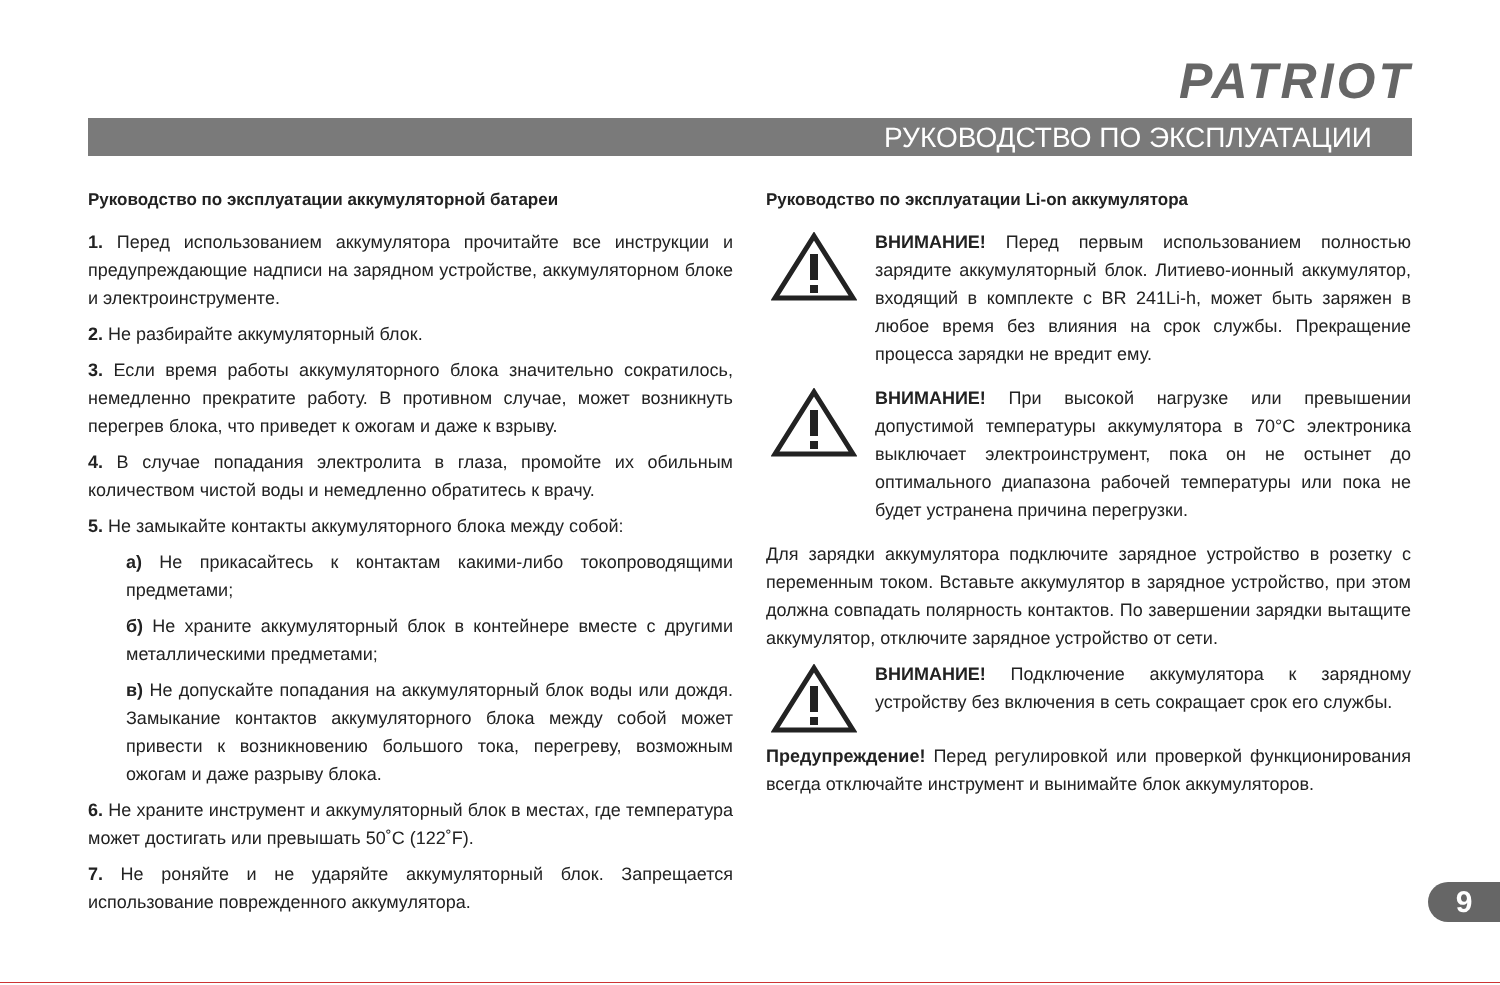PATRIOT
РУКОВОДСТВО ПО ЭКСПЛУАТАЦИИ
Руководство по эксплуатации аккумуляторной батареи
1. Перед использованием аккумулятора прочитайте все инструкции и предупреждающие надписи на зарядном устройстве, аккумуляторном блоке и электроинструменте.
2. Не разбирайте аккумуляторный блок.
3. Если время работы аккумуляторного блока значительно сократилось, немедленно прекратите работу. В противном случае, может возникнуть перегрев блока, что приведет к ожогам и даже к взрыву.
4. В случае попадания электролита в глаза, промойте их обильным количеством чистой воды и немедленно обратитесь к врачу.
5. Не замыкайте контакты аккумуляторного блока между собой:
а) Не прикасайтесь к контактам какими-либо токопроводящими предметами;
б) Не храните аккумуляторный блок в контейнере вместе с другими металлическими предметами;
в) Не допускайте попадания на аккумуляторный блок воды или дождя. Замыкание контактов аккумуляторного блока между собой может привести к возникновению большого тока, перегреву, возможным ожогам и даже разрыву блока.
6. Не храните инструмент и аккумуляторный блок в местах, где температура может достигать или превышать 50˚С (122˚F).
7. Не роняйте и не ударяйте аккумуляторный блок. Запрещается использование поврежденного аккумулятора.
Руководство по эксплуатации Li-on аккумулятора
ВНИМАНИЕ! Перед первым использованием полностью зарядите аккумуляторный блок. Литиево-ионный аккумулятор, входящий в комплекте с BR 241Li-h, может быть заряжен в любое время без влияния на срок службы. Прекращение процесса зарядки не вредит ему.
ВНИМАНИЕ! При высокой нагрузке или превышении допустимой температуры аккумулятора в 70°С электроника выключает электроинструмент, пока он не остынет до оптимального диапазона рабочей температуры или пока не будет устранена причина перегрузки.
Для зарядки аккумулятора подключите зарядное устройство в розетку с переменным током. Вставьте аккумулятор в зарядное устройство, при этом должна совпадать полярность контактов. По завершении зарядки вытащите аккумулятор, отключите зарядное устройство от сети.
ВНИМАНИЕ! Подключение аккумулятора к зарядному устройству без включения в сеть сокращает срок его службы.
Предупреждение! Перед регулировкой или проверкой функционирования всегда отключайте инструмент и вынимайте блок аккумуляторов.
9